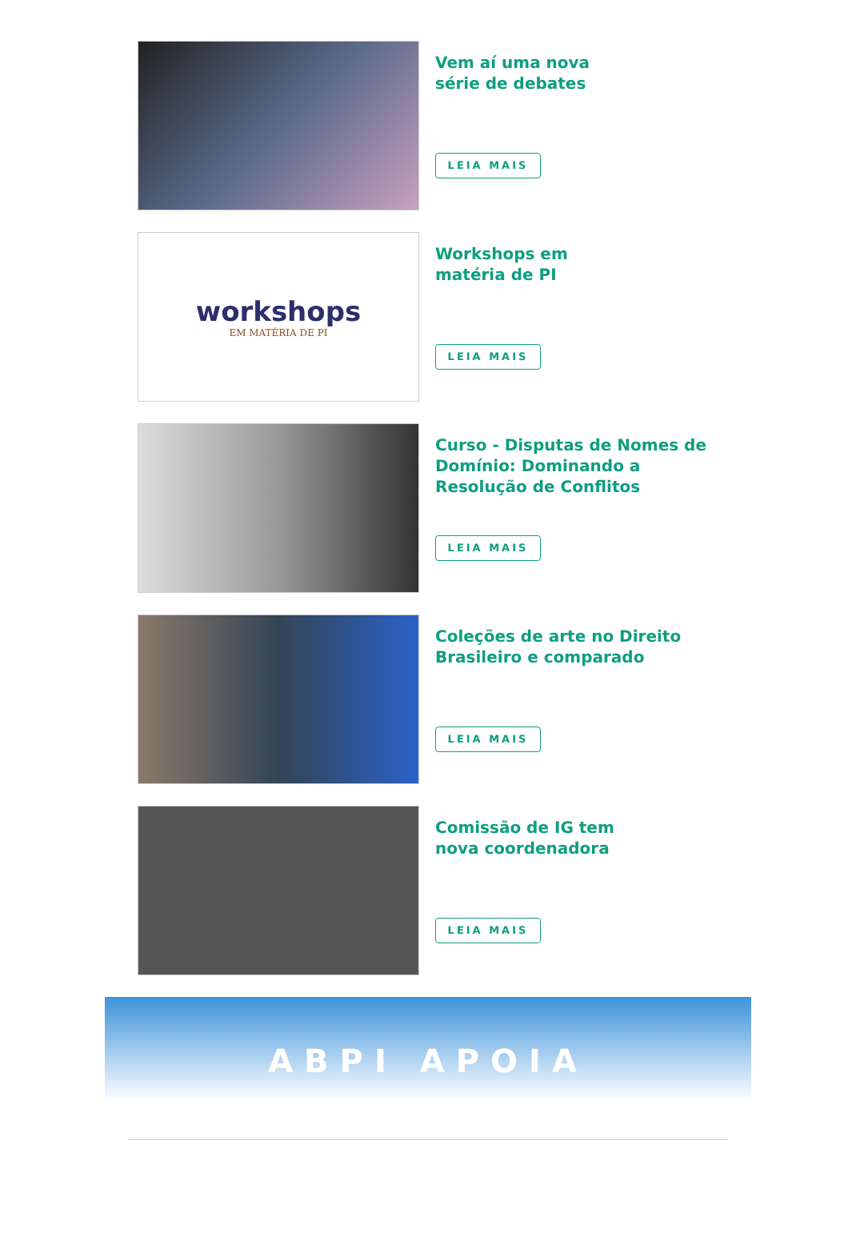Vem aí uma nova
série de debates
LEIA MAIS
workshops
EM MATÉRIA DE PI
Workshops em
matéria de PI
LEIA MAIS
Curso - Disputas de Nomes de Domínio: Dominando a Resolução de Conflitos
LEIA MAIS
Coleções de arte no Direito Brasileiro e comparado
LEIA MAIS
Comissão de IG tem
nova coordenadora
LEIA MAIS
ABPI APOIA